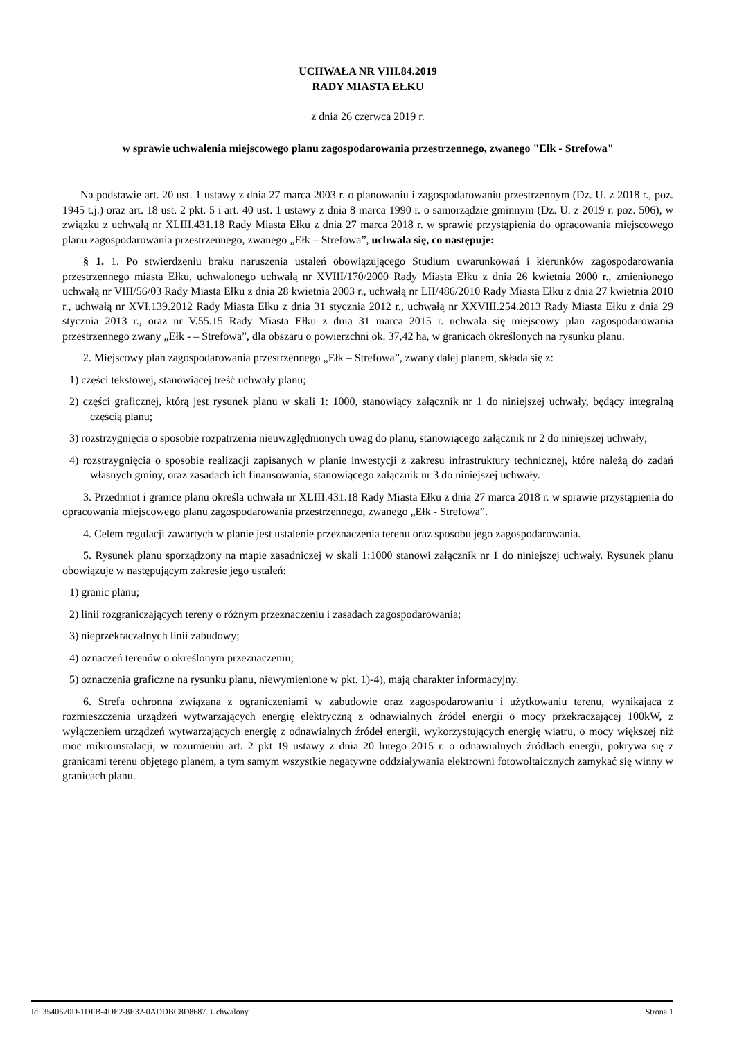UCHWAŁA NR VIII.84.2019
RADY MIASTA EŁKU
z dnia 26 czerwca 2019 r.
w sprawie uchwalenia miejscowego planu zagospodarowania przestrzennego, zwanego "Ełk - Strefowa"
Na podstawie art. 20 ust. 1 ustawy z dnia 27 marca 2003 r. o planowaniu i zagospodarowaniu przestrzennym (Dz. U. z 2018 r., poz. 1945 t.j.) oraz art. 18 ust. 2 pkt. 5 i art. 40 ust. 1 ustawy z dnia 8 marca 1990 r. o samorządzie gminnym (Dz. U. z 2019 r. poz. 506), w związku z uchwałą nr XLIII.431.18 Rady Miasta Ełku z dnia 27 marca 2018 r. w sprawie przystąpienia do opracowania miejscowego planu zagospodarowania przestrzennego, zwanego „Ełk – Strefowa”, uchwala się, co następuje:
§ 1. 1. Po stwierdzeniu braku naruszenia ustaleń obowiązującego Studium uwarunkowań i kierunków zagospodarowania przestrzennego miasta Ełku, uchwalonego uchwałą nr XVIII/170/2000 Rady Miasta Ełku z dnia 26 kwietnia 2000 r., zmienionego uchwałą nr VIII/56/03 Rady Miasta Ełku z dnia 28 kwietnia 2003 r., uchwałą nr LII/486/2010 Rady Miasta Ełku z dnia 27 kwietnia 2010 r., uchwałą nr XVI.139.2012 Rady Miasta Ełku z dnia 31 stycznia 2012 r., uchwałą nr XXVIII.254.2013 Rady Miasta Ełku z dnia 29 stycznia 2013 r., oraz nr V.55.15 Rady Miasta Ełku z dnia 31 marca 2015 r. uchwala się miejscowy plan zagospodarowania przestrzennego zwany „Ełk - – Strefowa”, dla obszaru o powierzchni ok. 37,42 ha, w granicach określonych na rysunku planu.
2. Miejscowy plan zagospodarowania przestrzennego „Ełk – Strefowa”, zwany dalej planem, składa się z:
1) części tekstowej, stanowiącej treść uchwały planu;
2) części graficznej, którą jest rysunek planu w skali 1: 1000, stanowiący załącznik nr 1 do niniejszej uchwały, będący integralną częścią planu;
3) rozstrzygnięcia o sposobie rozpatrzenia nieuwzględnionych uwag do planu, stanowiącego załącznik nr 2 do niniejszej uchwały;
4) rozstrzygnięcia o sposobie realizacji zapisanych w planie inwestycji z zakresu infrastruktury technicznej, które należą do zadań własnych gminy, oraz zasadach ich finansowania, stanowiącego załącznik nr 3 do niniejszej uchwały.
3. Przedmiot i granice planu określa uchwała nr XLIII.431.18 Rady Miasta Ełku z dnia 27 marca 2018 r. w sprawie przystąpienia do opracowania miejscowego planu zagospodarowania przestrzennego, zwanego „Ełk - Strefowa”.
4. Celem regulacji zawartych w planie jest ustalenie przeznaczenia terenu oraz sposobu jego zagospodarowania.
5. Rysunek planu sporządzony na mapie zasadniczej w skali 1:1000 stanowi załącznik nr 1 do niniejszej uchwały. Rysunek planu obowiązuje w następującym zakresie jego ustaleń:
1) granic planu;
2) linii rozgraniczających tereny o różnym przeznaczeniu i zasadach zagospodarowania;
3) nieprzekraczalnych linii zabudowy;
4) oznaczeń terenów o określonym przeznaczeniu;
5) oznaczenia graficzne na rysunku planu, niewymienione w pkt. 1)-4), mają charakter informacyjny.
6. Strefa ochronna związana z ograniczeniami w zabudowie oraz zagospodarowaniu i użytkowaniu terenu, wynikająca z rozmieszczenia urządzeń wytwarzających energię elektryczną z odnawialnych źródeł energii o mocy przekraczającej 100kW, z wyłączeniem urządzeń wytwarzających energię z odnawialnych źródeł energii, wykorzystujących energię wiatru, o mocy większej niż moc mikroinstalacji, w rozumieniu art. 2 pkt 19 ustawy z dnia 20 lutego 2015 r. o odnawialnych źródłach energii, pokrywa się z granicami terenu objętego planem, a tym samym wszystkie negatywne oddziaływania elektrowni fotowoltaicznych zamykać się winny w granicach planu.
Id: 3540670D-1DFB-4DE2-8E32-0ADDBC8D8687. Uchwalony Strona 1